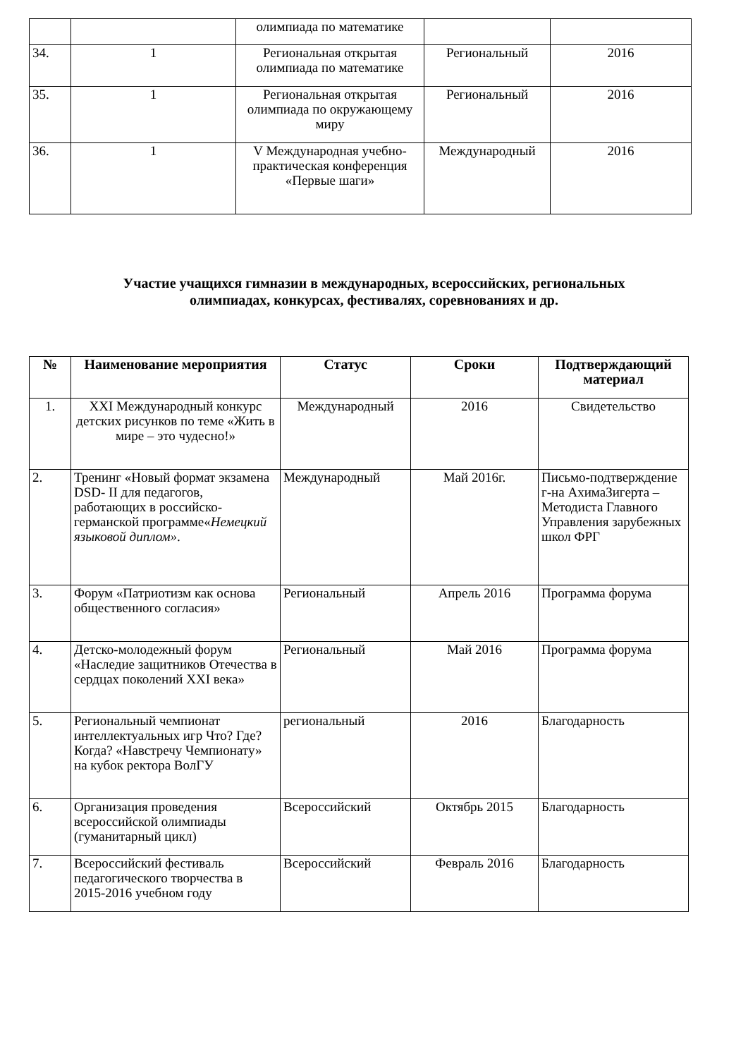| | | олимпиада по математике | | |
| 34. | 1 | Региональная открытая олимпиада по математике | Региональный | 2016 |
| 35. | 1 | Региональная открытая олимпиада по окружающему миру | Региональный | 2016 |
| 36. | 1 | V Международная учебно-практическая конференция «Первые шаги» | Международный | 2016 |
Участие учащихся гимназии в международных, всероссийских, региональных
олимпиадах, конкурсах, фестивалях, соревнованиях и др.
| № | Наименование мероприятия | Статус | Сроки | Подтверждающий материал |
| --- | --- | --- | --- | --- |
| 1. | XXI Международный конкурс детских рисунков по теме «Жить в мире – это чудесно!» | Международный | 2016 | Свидетельство |
| 2. | Тренинг «Новый формат экзамена DSD- II для педагогов, работающих в российско-германской программе« Немецкий языковой диплом» . | Международный | Май 2016г. | Письмо-подтверждение г-на АхимаЗигерта – Методиста Главного Управления зарубежных школ ФРГ |
| 3. | Форум «Патриотизм как основа общественного согласия» | Региональный | Апрель 2016 | Программа форума |
| 4. | Детско-молодежный форум «Наследие защитников Отечества в сердцах поколений XXI века» | Региональный | Май 2016 | Программа форума |
| 5. | Региональный чемпионат интеллектуальных игр Что? Где? Когда? «Навстречу Чемпионату» на кубок ректора ВолГУ | региональный | 2016 | Благодарность |
| 6. | Организация проведения всероссийской олимпиады (гуманитарный цикл) | Всероссийский | Октябрь 2015 | Благодарность |
| 7. | Всероссийский фестиваль педагогического творчества в 2015-2016 учебном году | Всероссийский | Февраль 2016 | Благодарность |